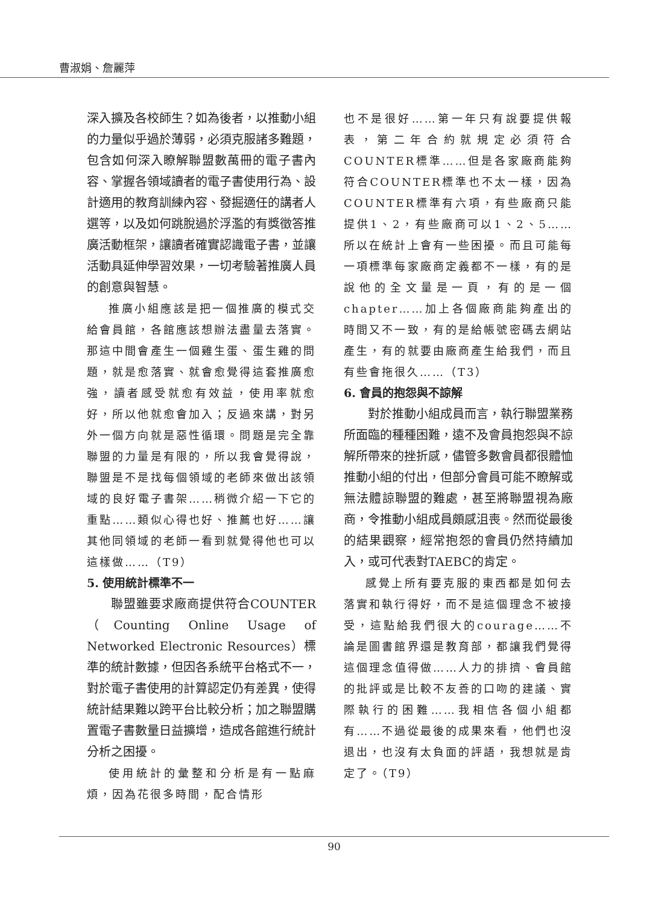曹淑娟、詹麗萍
深入擴及各校師生？如為後者，以推動小組的力量似乎過於薄弱，必須克服諸多難題，包含如何深入瞭解聯盟數萬冊的電子書內容、掌握各領域讀者的電子書使用行為、設計適用的教育訓練內容、發掘適任的講者人選等，以及如何跳脫過於浮濫的有獎徵答推廣活動框架，讓讀者確實認識電子書，並讓活動具延伸學習效果，一切考驗著推廣人員的創意與智慧。
推廣小組應該是把一個推廣的模式交給會員館，各館應該想辦法盡量去落實。那這中間會產生一個雞生蛋、蛋生雞的問題，就是愈落實、就會愈覺得這套推廣愈強，讀者感受就愈有效益，使用率就愈好，所以他就愈會加入；反過來講，對另外一個方向就是惡性循環。問題是完全靠聯盟的力量是有限的，所以我會覺得說，聯盟是不是找每個領域的老師來做出該領域的良好電子書架……稍微介紹一下它的重點……類似心得也好、推薦也好……讓其他同領域的老師一看到就覺得他也可以這樣做……（T9）
5. 使用統計標準不一
聯盟雖要求廠商提供符合COUNTER（Counting Online Usage of Networked Electronic Resources）標準的統計數據，但因各系統平台格式不一，對於電子書使用的計算認定仍有差異，使得統計結果難以跨平台比較分析；加之聯盟購置電子書數量日益擴增，造成各館進行統計分析之困擾。
使用統計的彙整和分析是有一點麻煩，因為花很多時間，配合情形
也不是很好……第一年只有說要提供報表，第二年合約就規定必須符合COUNTER標準……但是各家廠商能夠符合COUNTER標準也不太一樣，因為COUNTER標準有六項，有些廠商只能提供1、2，有些廠商可以1、2、5……所以在統計上會有一些困擾。而且可能每一項標準每家廠商定義都不一樣，有的是說他的全文量是一頁，有的是一個chapter……加上各個廠商能夠產出的時間又不一致，有的是給帳號密碼去網站產生，有的就要由廠商產生給我們，而且有些會拖很久……（T3）
6. 會員的抱怨與不諒解
對於推動小組成員而言，執行聯盟業務所面臨的種種困難，遠不及會員抱怨與不諒解所帶來的挫折感，儘管多數會員都很體恤推動小組的付出，但部分會員可能不瞭解或無法體諒聯盟的難處，甚至將聯盟視為廠商，令推動小組成員頗感沮喪。然而從最後的結果觀察，經常抱怨的會員仍然持續加入，或可代表對TAEBC的肯定。
感覺上所有要克服的東西都是如何去落實和執行得好，而不是這個理念不被接受，這點給我們很大的courage……不論是圖書館界還是教育部，都讓我們覺得這個理念值得做……人力的排擠、會員館的批評或是比較不友善的口吻的建議、實際執行的困難……我相信各個小組都有……不過從最後的成果來看，他們也沒退出，也沒有太負面的評語，我想就是肯定了。（T9）
90